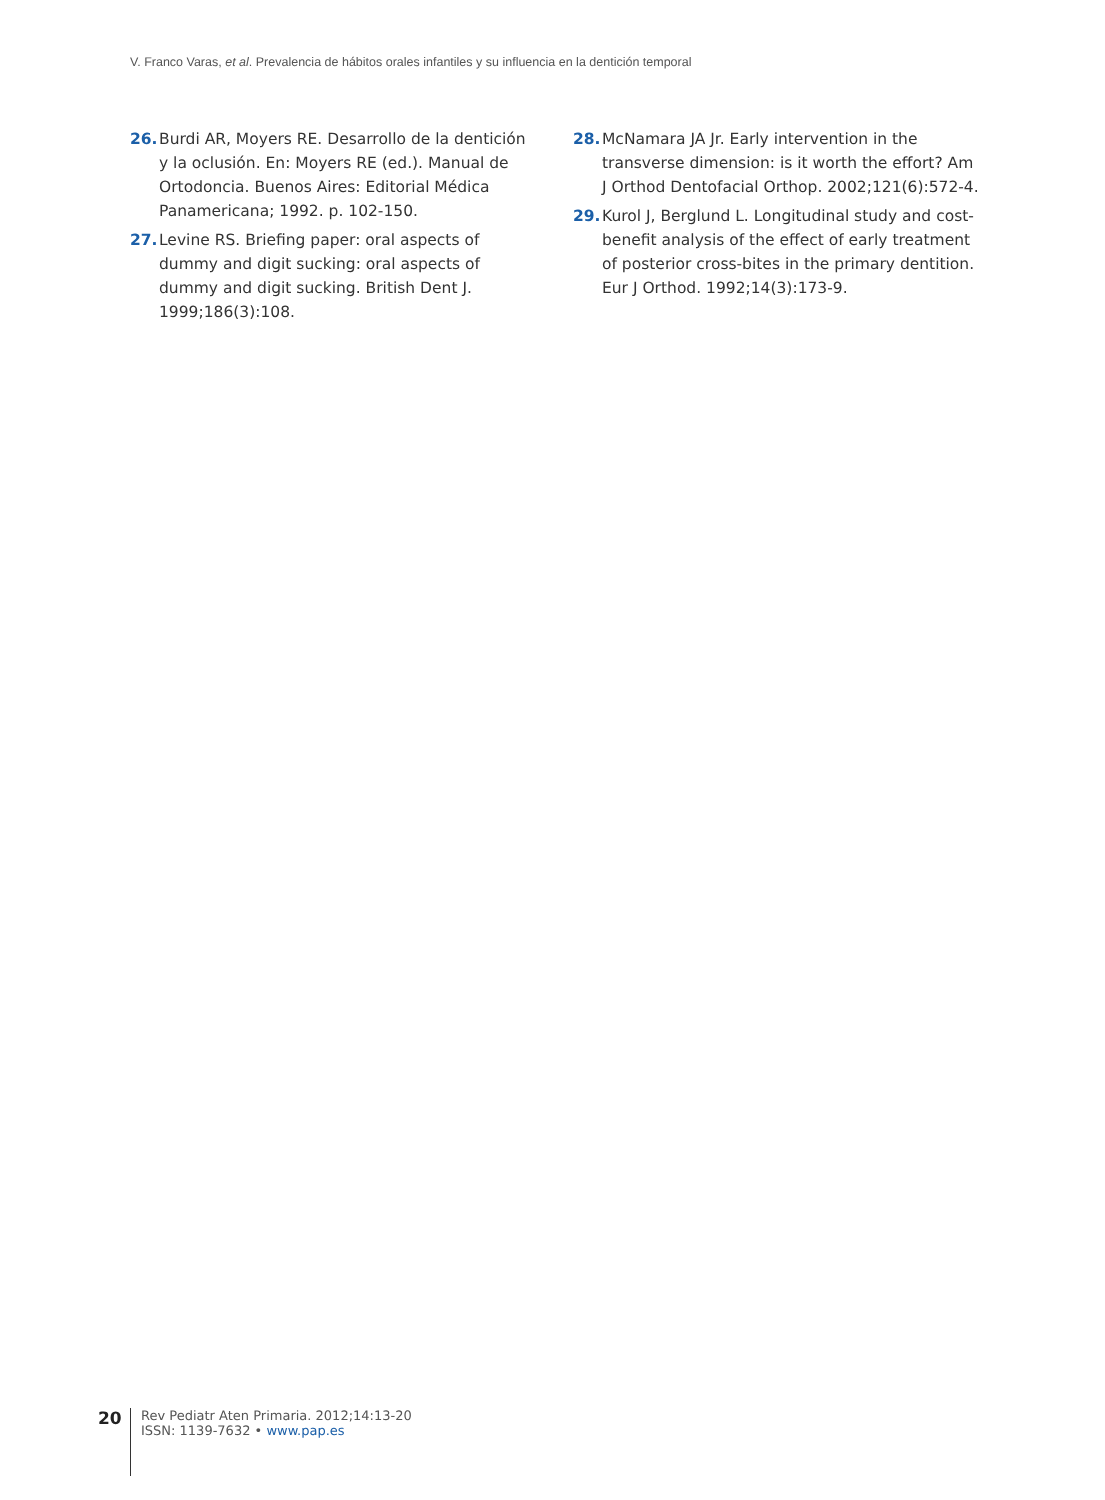V. Franco Varas, et al. Prevalencia de hábitos orales infantiles y su influencia en la dentición temporal
26. Burdi AR, Moyers RE. Desarrollo de la dentición y la oclusión. En: Moyers RE (ed.). Manual de Ortodoncia. Buenos Aires: Editorial Médica Panamericana; 1992. p. 102-150.
27. Levine RS. Briefing paper: oral aspects of dummy and digit sucking: oral aspects of dummy and digit sucking. British Dent J. 1999;186(3):108.
28. McNamara JA Jr. Early intervention in the transverse dimension: is it worth the effort? Am J Orthod Dentofacial Orthop. 2002;121(6):572-4.
29. Kurol J, Berglund L. Longitudinal study and cost-benefit analysis of the effect of early treatment of posterior cross-bites in the primary dentition. Eur J Orthod. 1992;14(3):173-9.
20
Rev Pediatr Aten Primaria. 2012;14:13-20
ISSN: 1139-7632 • www.pap.es